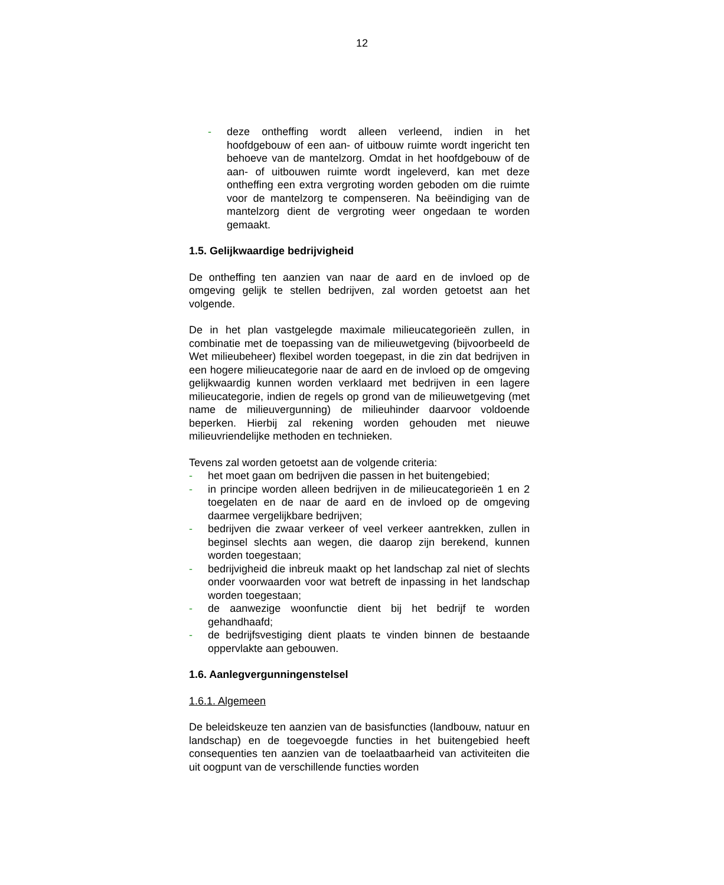12
- deze ontheffing wordt alleen verleend, indien in het hoofdgebouw of een aan- of uitbouw ruimte wordt ingericht ten behoeve van de mantelzorg. Omdat in het hoofdgebouw of de aan- of uitbouwen ruimte wordt ingeleverd, kan met deze ontheffing een extra vergroting worden geboden om die ruimte voor de mantelzorg te compenseren. Na beëindiging van de mantelzorg dient de vergroting weer ongedaan te worden gemaakt.
1.5. Gelijkwaardige bedrijvigheid
De ontheffing ten aanzien van naar de aard en de invloed op de omgeving gelijk te stellen bedrijven, zal worden getoetst aan het volgende.
De in het plan vastgelegde maximale milieucategorieën zullen, in combinatie met de toepassing van de milieuwetgeving (bijvoorbeeld de Wet milieubeheer) flexibel worden toegepast, in die zin dat bedrijven in een hogere milieucategorie naar de aard en de invloed op de omgeving gelijkwaardig kunnen worden verklaard met bedrijven in een lagere milieucategorie, indien de regels op grond van de milieuwetgeving (met name de milieuvergunning) de milieuhinder daarvoor voldoende beperken. Hierbij zal rekening worden gehouden met nieuwe milieuvriendelijke methoden en technieken.
Tevens zal worden getoetst aan de volgende criteria:
- het moet gaan om bedrijven die passen in het buitengebied;
- in principe worden alleen bedrijven in de milieucategorieën 1 en 2 toegelaten en de naar de aard en de invloed op de omgeving daarmee vergelijkbare bedrijven;
- bedrijven die zwaar verkeer of veel verkeer aantrekken, zullen in beginsel slechts aan wegen, die daarop zijn berekend, kunnen worden toegestaan;
- bedrijvigheid die inbreuk maakt op het landschap zal niet of slechts onder voorwaarden voor wat betreft de inpassing in het landschap worden toegestaan;
- de aanwezige woonfunctie dient bij het bedrijf te worden gehandhaafd;
- de bedrijfsvestiging dient plaats te vinden binnen de bestaande oppervlakte aan gebouwen.
1.6. Aanlegvergunningenstelsel
1.6.1. Algemeen
De beleidskeuze ten aanzien van de basisfuncties (landbouw, natuur en landschap) en de toegevoegde functies in het buitengebied heeft consequenties ten aanzien van de toelaatbaarheid van activiteiten die uit oogpunt van de verschillende functies worden